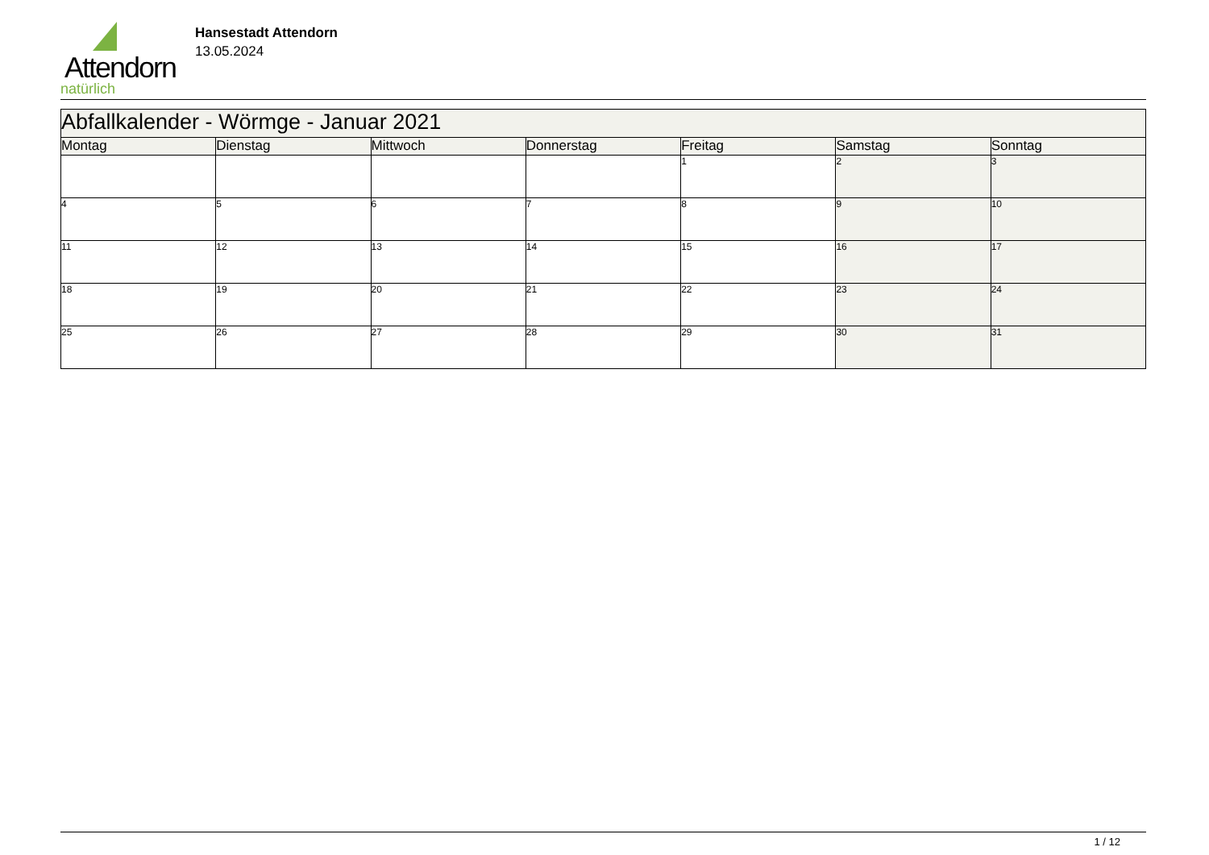Attendorn
natürlich
Hansestadt Attendorn
13.05.2024
| Abfallkalender - Wörmge - Januar 2021 | | | | | | |
| Montag | Dienstag | Mittwoch | Donnerstag | Freitag | Samstag | Sonntag |
| | | | | 1 | 2 | 3 |
| 4 | 5 | 6 | 7 | 8 | 9 | 10 |
| 11 | 12 | 13 | 14 | 15 | 16 | 17 |
| 18 | 19 | 20 | 21 | 22 | 23 | 24 |
| 25 | 26 | 27 | 28 | 29 | 30 | 31 |
1 / 12